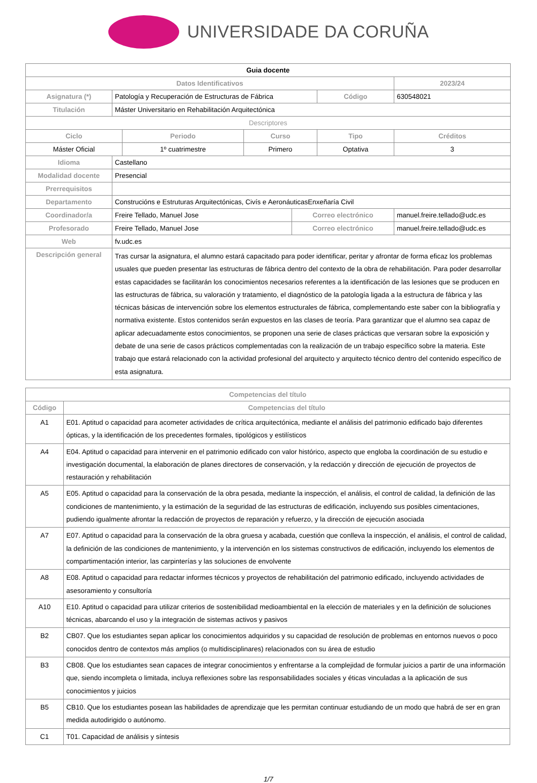UNIVERSIDADE DA CORUÑA
| Guia docente | | | | | | |
| Datos Identificativos | | | | | | 2023/24 |
| Asignatura (*) | Patología y Recuperación de Estructuras de Fábrica | | | | Código | 630548021 |
| Titulación | Máster Universitario en Rehabilitación Arquitectónica | | | | | |
| Descriptores | | | | | | |
| Ciclo | | Periodo | Curso | | Tipo | Créditos |
| Máster Oficial | | 1º cuatrimestre | Primero | | Optativa | 3 |
| Idioma | Castellano | | | | | |
| Modalidad docente | Presencial | | | | | |
| Prerrequisitos | | | | | | |
| Departamento | Construcións e Estruturas Arquitectónicas, Civís e AeronáuticasEnxeñaría Civil | | | | | |
| Coordinador/a | Freire Tellado, Manuel Jose | | | Correo electrónico | | manuel.freire.tellado@udc.es |
| Profesorado | Freire Tellado, Manuel Jose | | | Correo electrónico | | manuel.freire.tellado@udc.es |
| Web | fv.udc.es | | | | | |
| Descripción general | Tras cursar la asignatura, el alumno estará capacitado para poder identificar, peritar y afrontar de forma eficaz los problemas usuales que pueden presentar las estructuras de fábrica dentro del contexto de la obra de rehabilitación. Para poder desarrollar estas capacidades se facilitarán los conocimientos necesarios referentes a la identificación de las lesiones que se producen en las estructuras de fábrica, su valoración y tratamiento, el diagnóstico de la patología ligada a la estructura de fábrica y las técnicas básicas de intervención sobre los elementos estructurales de fábrica, complementando este saber con la bibliografía y normativa existente. Estos contenidos serán expuestos en las clases de teoría. Para garantizar que el alumno sea capaz de aplicar adecuadamente estos conocimientos, se proponen una serie de clases prácticas que versaran sobre la exposición y debate de una serie de casos prácticos complementadas con la realización de un trabajo específico sobre la materia. Este trabajo que estará relacionado con la actividad profesional del arquitecto y arquitecto técnico dentro del contenido específico de esta asignatura. | | | | | |
| Competencias del título | |
| --- | --- |
| Código | Competencias del título |
| A1 | E01. Aptitud o capacidad para acometer actividades de crítica arquitectónica, mediante el análisis del patrimonio edificado bajo diferentes ópticas, y la identificación de los precedentes formales, tipológicos y estilísticos |
| A4 | E04. Aptitud o capacidad para intervenir en el patrimonio edificado con valor histórico, aspecto que engloba la coordinación de su estudio e investigación documental, la elaboración de planes directores de conservación, y la redacción y dirección de ejecución de proyectos de restauración y rehabilitación |
| A5 | E05. Aptitud o capacidad para la conservación de la obra pesada, mediante la inspección, el análisis, el control de calidad, la definición de las condiciones de mantenimiento, y la estimación de la seguridad de las estructuras de edificación, incluyendo sus posibles cimentaciones, pudiendo igualmente afrontar la redacción de proyectos de reparación y refuerzo, y la dirección de ejecución asociada |
| A7 | E07. Aptitud o capacidad para la conservación de la obra gruesa y acabada, cuestión que conlleva la inspección, el análisis, el control de calidad, la definición de las condiciones de mantenimiento, y la intervención en los sistemas constructivos de edificación, incluyendo los elementos de compartimentación interior, las carpinterías y las soluciones de envolvente |
| A8 | E08. Aptitud o capacidad para redactar informes técnicos y proyectos de rehabilitación del patrimonio edificado, incluyendo actividades de asesoramiento y consultoría |
| A10 | E10. Aptitud o capacidad para utilizar criterios de sostenibilidad medioambiental en la elección de materiales y en la definición de soluciones técnicas, abarcando el uso y la integración de sistemas activos y pasivos |
| B2 | CB07. Que los estudiantes sepan aplicar los conocimientos adquiridos y su capacidad de resolución de problemas en entornos nuevos o poco conocidos dentro de contextos más amplios (o multidisciplinares) relacionados con su área de estudio |
| B3 | CB08. Que los estudiantes sean capaces de integrar conocimientos y enfrentarse a la complejidad de formular juicios a partir de una información que, siendo incompleta o limitada, incluya reflexiones sobre las responsabilidades sociales y éticas vinculadas a la aplicación de sus conocimientos y juicios |
| B5 | CB10. Que los estudiantes posean las habilidades de aprendizaje que les permitan continuar estudiando de un modo que habrá de ser en gran medida autodirigido o autónomo. |
| C1 | T01. Capacidad de análisis y síntesis |
1/7